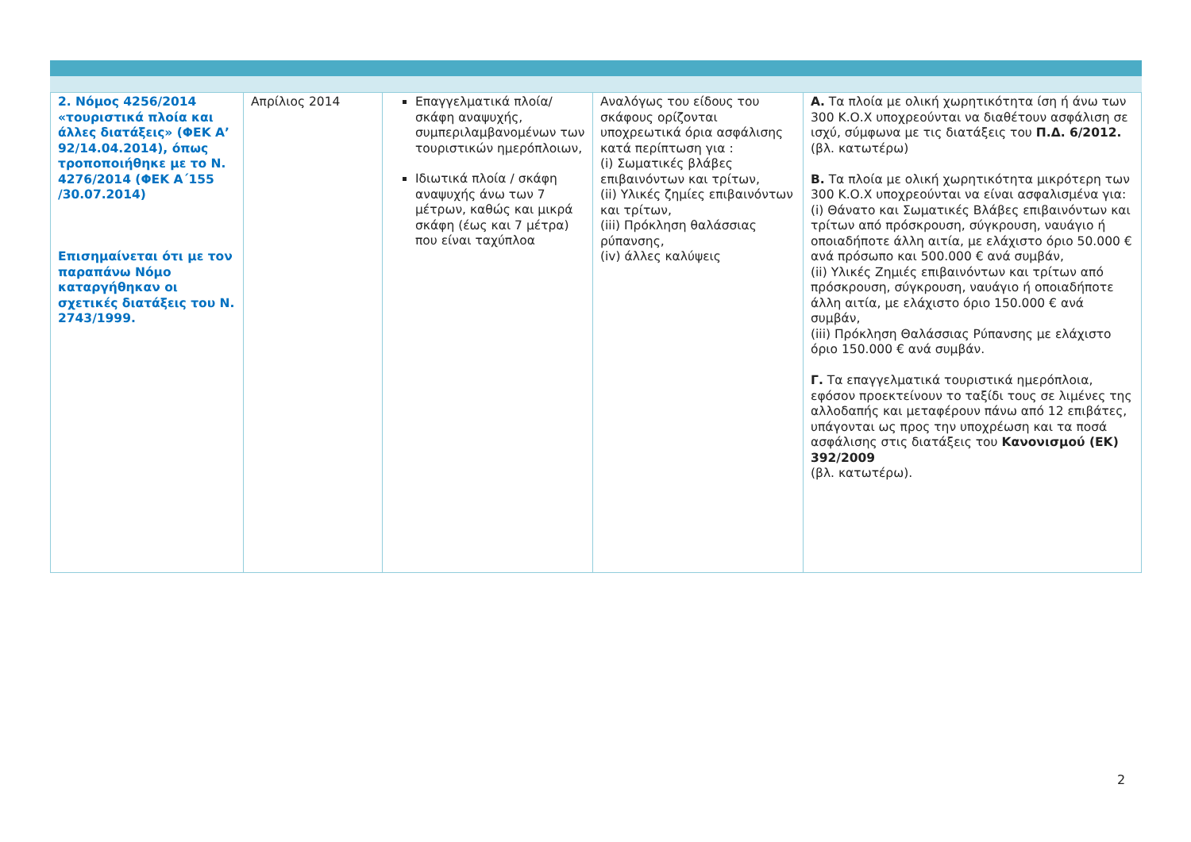| 2. Νόμος 4256/2014 «τουριστικά πλοία και άλλες διατάξεις» (ΦΕΚ Α’ 92/14.04.2014), όπως τροποποιήθηκε με το Ν. 4276/2014 (ΦΕΚ Α΄155 /30.07.2014) Επισημαίνεται ότι με τον παραπάνω Νόμο καταργήθηκαν οι σχετικές διατάξεις του Ν. 2743/1999. | Απρίλιος 2014 | Επαγγελματικά πλοία/ σκάφη αναψυχής, συμπεριλαμβανομένων των τουριστικών ημερόπλοιων, Ιδιωτικά πλοία / σκάφη αναψυχής άνω των 7 μέτρων, καθώς και μικρά σκάφη (έως και 7 μέτρα) που είναι ταχύπλοα | Αναλόγως του είδους του σκάφους ορίζονται υποχρεωτικά όρια ασφάλισης κατά περίπτωση για : (i) Σωματικές βλάβες επιβαινόντων και τρίτων, (ii) Υλικές ζημίες επιβαινόντων και τρίτων, (iii) Πρόκληση θαλάσσιας ρύπανσης, (iv) άλλες καλύψεις | Α. Τα πλοία με ολική χωρητικότητα ίση ή άνω των 300 Κ.Ο.Χ υποχρεούνται να διαθέτουν ασφάλιση σε ισχύ, σύμφωνα με τις διατάξεις του Π.Δ. 6/2012. (βλ. κατωτέρω) Β. Τα πλοία με ολική χωρητικότητα μικρότερη των 300 Κ.Ο.Χ υποχρεούνται να είναι ασφαλισμένα για: (i) Θάνατο και Σωματικές Βλάβες επιβαινόντων και τρίτων από πρόσκρουση, σύγκρουση, ναυάγιο ή οποιαδήποτε άλλη αιτία, με ελάχιστο όριο 50.000 € ανά πρόσωπο και 500.000 € ανά συμβάν, (ii) Υλικές Ζημιές επιβαινόντων και τρίτων από πρόσκρουση, σύγκρουση, ναυάγιο ή οποιαδήποτε άλλη αιτία, με ελάχιστο όριο 150.000 € ανά συμβάν, (iii) Πρόκληση Θαλάσσιας Ρύπανσης με ελάχιστο όριο 150.000 € ανά συμβάν. Γ. Τα επαγγελματικά τουριστικά ημερόπλοια, εφόσον προεκτείνουν το ταξίδι τους σε λιμένες της αλλοδαπής και μεταφέρουν πάνω από 12 επιβάτες, υπάγονται ως προς την υποχρέωση και τα ποσά ασφάλισης στις διατάξεις του Κανονισμού (ΕΚ) 392/2009 (βλ. κατωτέρω). |
2